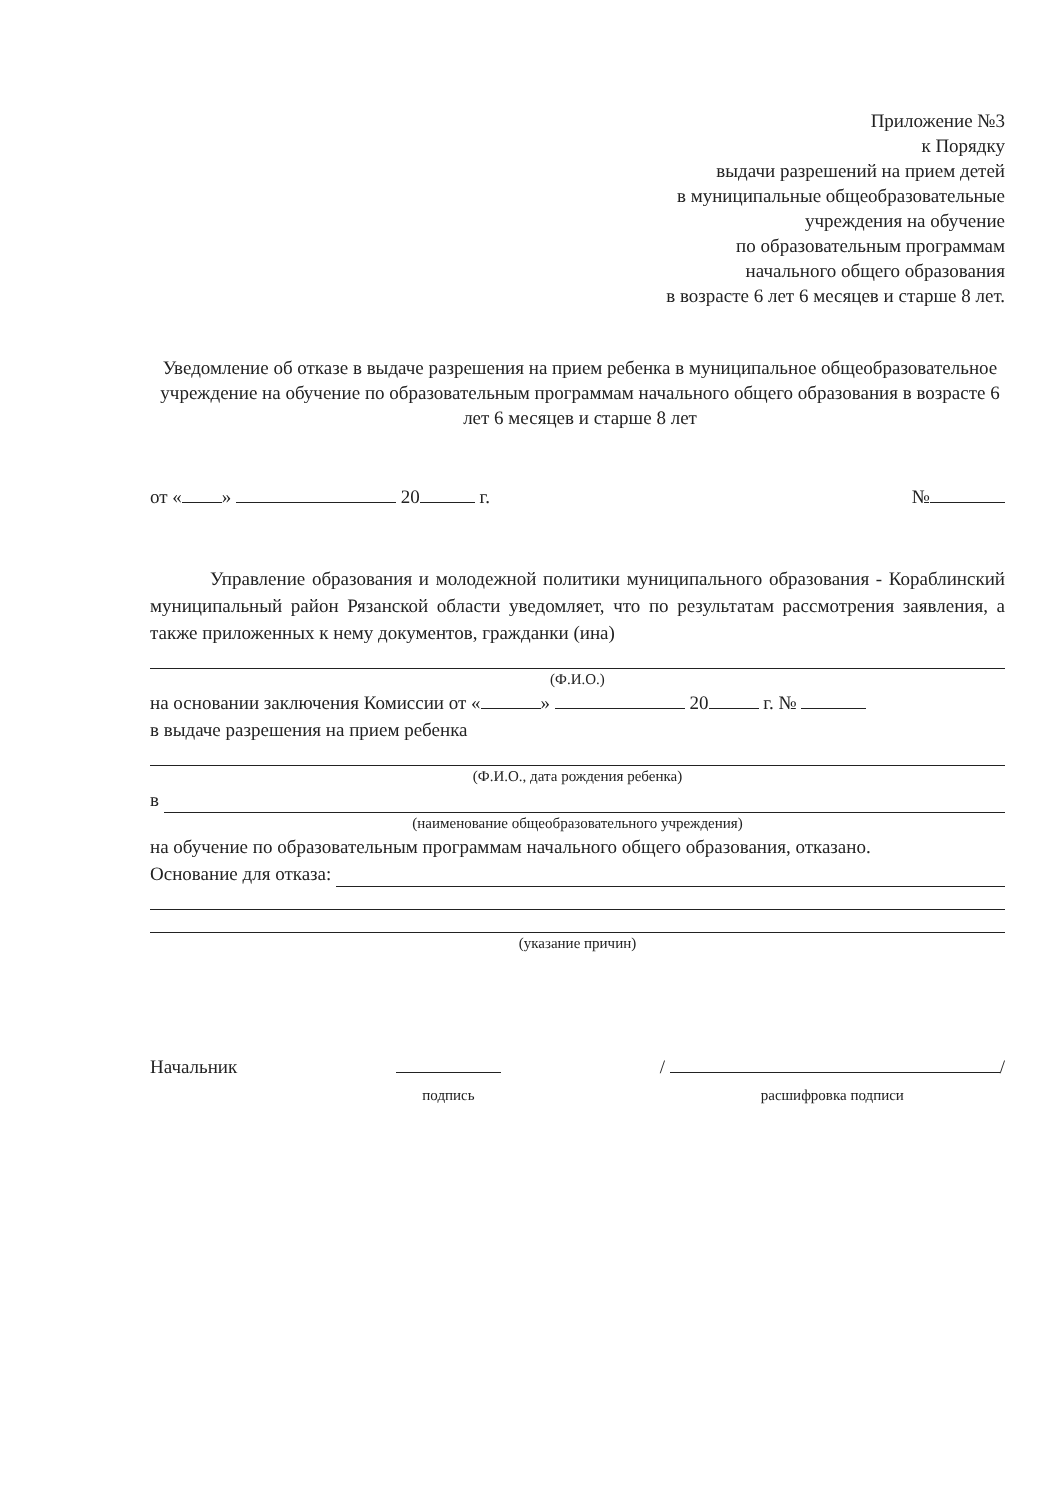Приложение №3
к Порядку
выдачи разрешений на прием детей
в муниципальные общеобразовательные
учреждения на обучение
по образовательным программам
начального общего образования
в возрасте 6 лет 6 месяцев и старше 8 лет.
Уведомление об отказе в выдаче разрешения на прием ребенка в муниципальное общеобразовательное учреждение на обучение по образовательным программам начального общего образования в возрасте 6 лет 6 месяцев и старше 8 лет
от « » 20 г. №
Управление образования и молодежной политики муниципального образования - Кораблинский муниципальный район Рязанской области уведомляет, что по результатам рассмотрения заявления, а также приложенных к нему документов, гражданки (ина)
(Ф.И.О.)
на основании заключения Комиссии от « » 20 г. №
в выдаче разрешения на прием ребенка
(Ф.И.О., дата рождения ребенка)
в
(наименование общеобразовательного учреждения)
на обучение по образовательным программам начального общего образования, отказано.
Основание для отказа:
(указание причин)
Начальник
подпись / /
расшифровка подписи